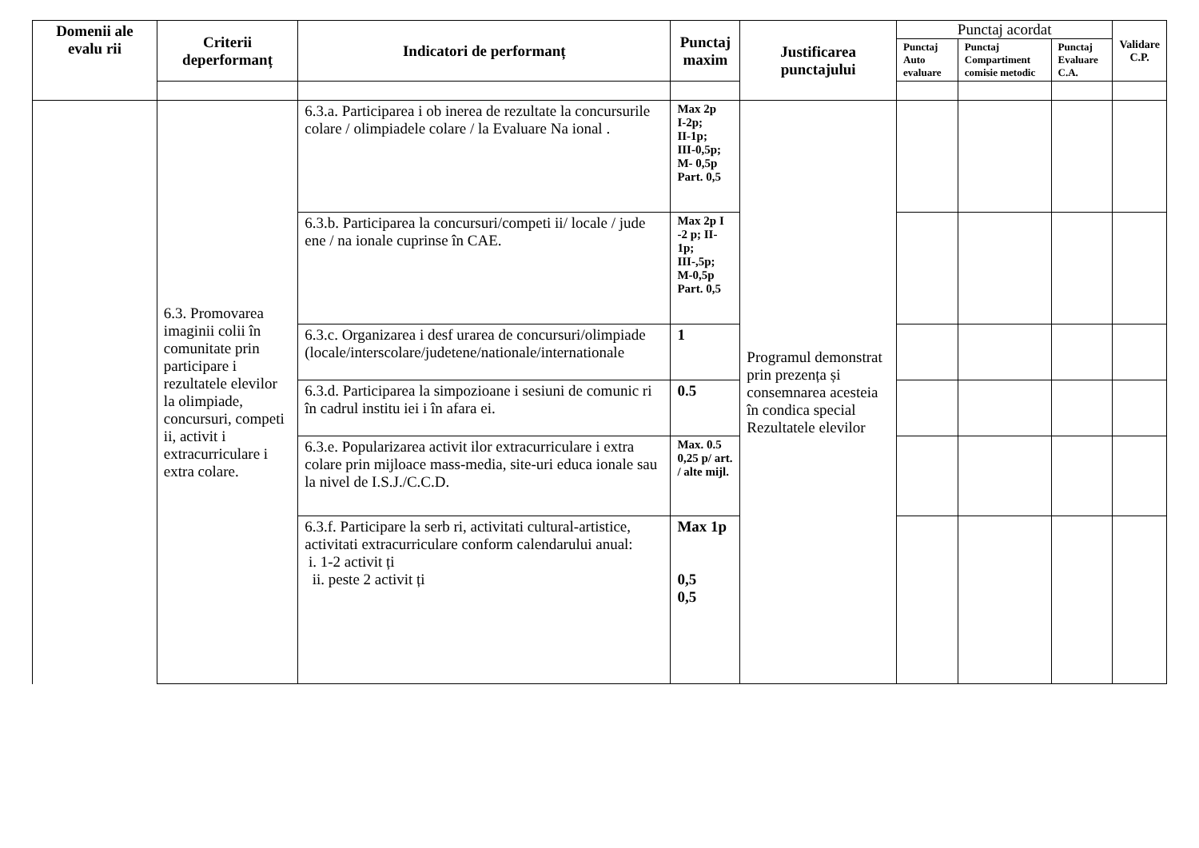| Domenii ale evalu rii | Criterii deperformanț | Indicatori de performanț | Punctaj maxim | Justificarea punctajului | Punctaj acordat | | | Validare C.P. |
| --- | --- | --- | --- | --- | --- | --- | --- | --- |
| | | | | | Punctaj Auto evaluare | Punctaj Compartiment comisie metodic | Punctaj Evaluare C.A. | |
| | 6.3. Promovarea imaginii colii în comunitate prin participare i rezultatele elevilor la olimpiade, concursuri, competi ii, activit i extracurriculare i extra colare. | 6.3.a. Participarea i ob inerea de rezultate la concursurile colare / olimpiadele colare / la Evaluare Na ional . | Max 2p I-2p; II-1p; III-0,5p; M- 0,5p Part. 0,5 | Programul demonstrat prin prezența și consemnarea acesteia în condica special Rezultatele elevilor | | | | |
| | | 6.3.b. Participarea la concursuri/competi ii/ locale / jude ene / na ionale cuprinse în CAE. | Max 2p I -2 p; II-1p; III-,5p; M-0,5p Part. 0,5 | | | | | |
| | | 6.3.c. Organizarea i desf urarea de concursuri/olimpiade (locale/interscolare/judetene/nationale/internationale | 1 | | | | | |
| | | 6.3.d. Participarea la simpozioane i sesiuni de comunic ri în cadrul institu iei i în afara ei. | 0.5 | | | | | |
| | | 6.3.e. Popularizarea activit ilor extracurriculare i extra colare prin mijloace mass-media, site-uri educa ionale sau la nivel de I.S.J./C.C.D. | Max. 0.5 0,25 p/ art. / alte mijl. | | | | | |
| | | 6.3.f. Participare la serb ri, activitati cultural-artistice, activitati extracurriculare conform calendarului anual: i. 1-2 activit ți ii. peste 2 activit ți | Max 1p 0,5 0,5 | | | | | |